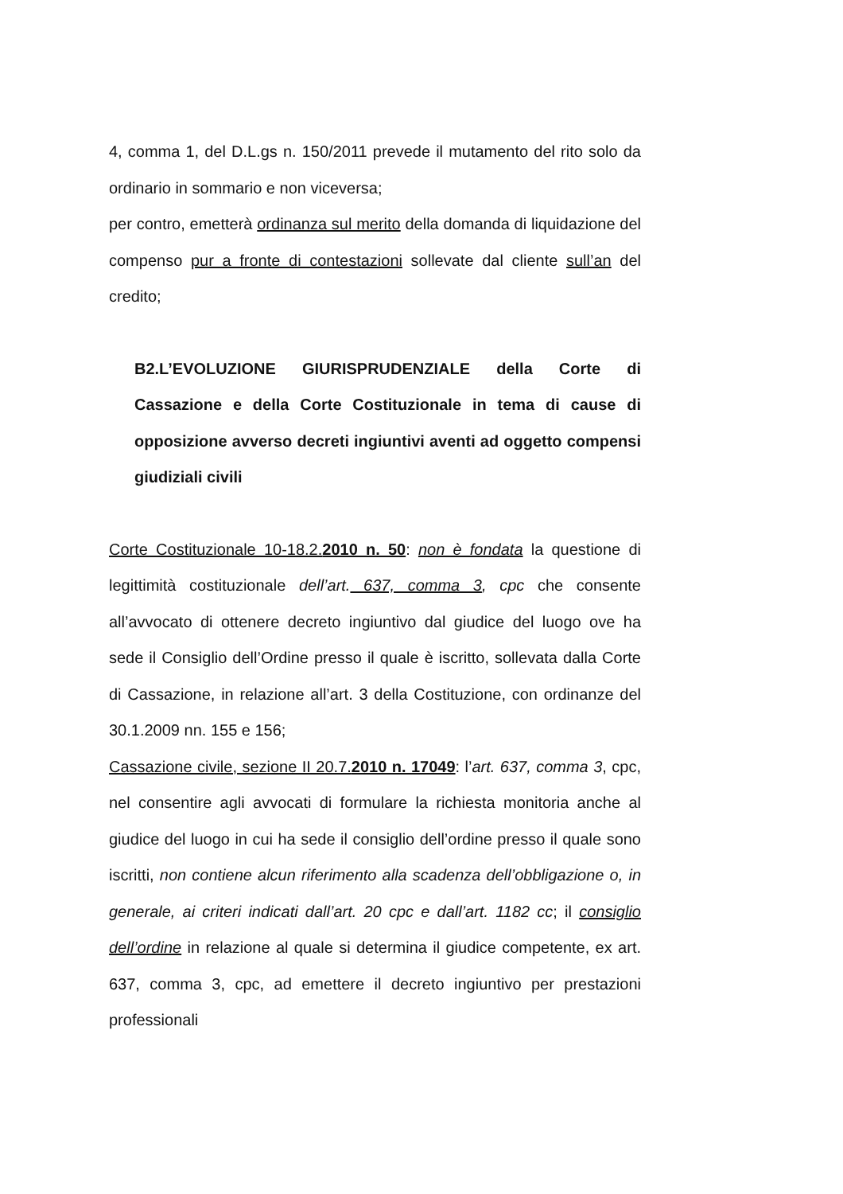4, comma 1, del D.L.gs n. 150/2011 prevede il mutamento del rito solo da ordinario in sommario e non viceversa;
per contro, emetterà ordinanza sul merito della domanda di liquidazione del compenso pur a fronte di contestazioni sollevate dal cliente sull’an del credito;
B2.L’EVOLUZIONE GIURISPRUDENZIALE della Corte di Cassazione e della Corte Costituzionale in tema di cause di opposizione avverso decreti ingiuntivi aventi ad oggetto compensi giudiziali civili
Corte Costituzionale 10-18.2.2010 n. 50: non è fondata la questione di legittimità costituzionale dell’art. 637, comma 3, cpc che consente all’avvocato di ottenere decreto ingiuntivo dal giudice del luogo ove ha sede il Consiglio dell’Ordine presso il quale è iscritto, sollevata dalla Corte di Cassazione, in relazione all’art. 3 della Costituzione, con ordinanze del 30.1.2009 nn. 155 e 156;
Cassazione civile, sezione II 20.7.2010 n. 17049: l’art. 637, comma 3, cpc, nel consentire agli avvocati di formulare la richiesta monitoria anche al giudice del luogo in cui ha sede il consiglio dell’ordine presso il quale sono iscritti, non contiene alcun riferimento alla scadenza dell’obbligazione o, in generale, ai criteri indicati dall’art. 20 cpc e dall’art. 1182 cc; il consiglio dell’ordine in relazione al quale si determina il giudice competente, ex art. 637, comma 3, cpc, ad emettere il decreto ingiuntivo per prestazioni professionali